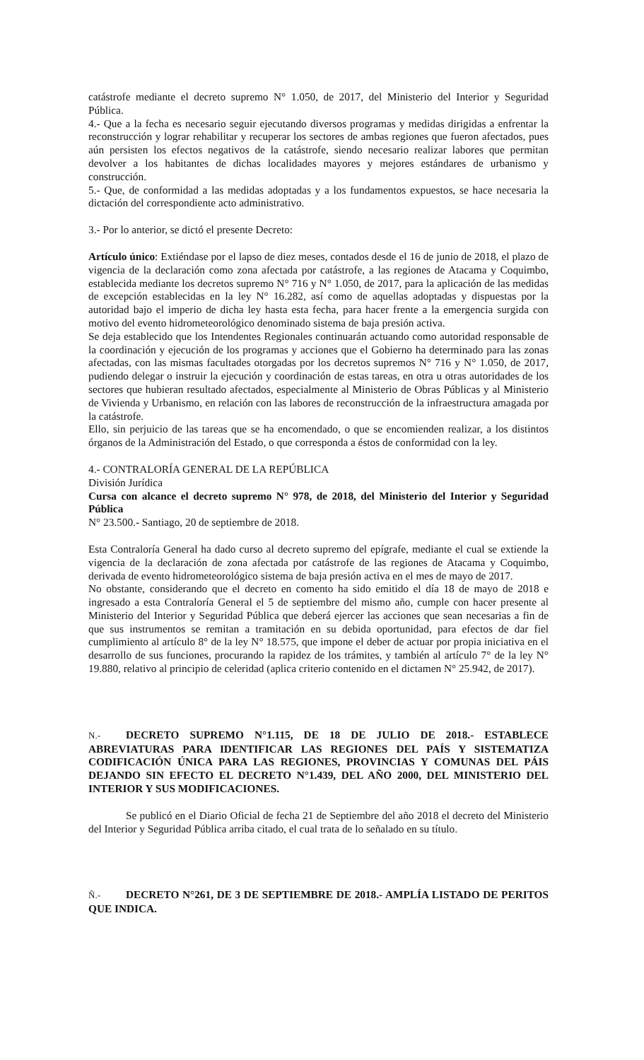catástrofe mediante el decreto supremo N° 1.050, de 2017, del Ministerio del Interior y Seguridad Pública.
4.- Que a la fecha es necesario seguir ejecutando diversos programas y medidas dirigidas a enfrentar la reconstrucción y lograr rehabilitar y recuperar los sectores de ambas regiones que fueron afectados, pues aún persisten los efectos negativos de la catástrofe, siendo necesario realizar labores que permitan devolver a los habitantes de dichas localidades mayores y mejores estándares de urbanismo y construcción.
5.- Que, de conformidad a las medidas adoptadas y a los fundamentos expuestos, se hace necesaria la dictación del correspondiente acto administrativo.
3.- Por lo anterior, se dictó el presente Decreto:
Artículo único: Extiéndase por el lapso de diez meses, contados desde el 16 de junio de 2018, el plazo de vigencia de la declaración como zona afectada por catástrofe, a las regiones de Atacama y Coquimbo, establecida mediante los decretos supremo N° 716 y N° 1.050, de 2017, para la aplicación de las medidas de excepción establecidas en la ley N° 16.282, así como de aquellas adoptadas y dispuestas por la autoridad bajo el imperio de dicha ley hasta esta fecha, para hacer frente a la emergencia surgida con motivo del evento hidrometeorológico denominado sistema de baja presión activa.
Se deja establecido que los Intendentes Regionales continuarán actuando como autoridad responsable de la coordinación y ejecución de los programas y acciones que el Gobierno ha determinado para las zonas afectadas, con las mismas facultades otorgadas por los decretos supremos N° 716 y N° 1.050, de 2017, pudiendo delegar o instruir la ejecución y coordinación de estas tareas, en otra u otras autoridades de los sectores que hubieran resultado afectados, especialmente al Ministerio de Obras Públicas y al Ministerio de Vivienda y Urbanismo, en relación con las labores de reconstrucción de la infraestructura amagada por la catástrofe.
Ello, sin perjuicio de las tareas que se ha encomendado, o que se encomienden realizar, a los distintos órganos de la Administración del Estado, o que corresponda a éstos de conformidad con la ley.
4.- CONTRALORÍA GENERAL DE LA REPÚBLICA
División Jurídica
Cursa con alcance el decreto supremo N° 978, de 2018, del Ministerio del Interior y Seguridad Pública
N° 23.500.- Santiago, 20 de septiembre de 2018.
Esta Contraloría General ha dado curso al decreto supremo del epígrafe, mediante el cual se extiende la vigencia de la declaración de zona afectada por catástrofe de las regiones de Atacama y Coquimbo, derivada de evento hidrometeorológico sistema de baja presión activa en el mes de mayo de 2017.
No obstante, considerando que el decreto en comento ha sido emitido el día 18 de mayo de 2018 e ingresado a esta Contraloría General el 5 de septiembre del mismo año, cumple con hacer presente al Ministerio del Interior y Seguridad Pública que deberá ejercer las acciones que sean necesarias a fin de que sus instrumentos se remitan a tramitación en su debida oportunidad, para efectos de dar fiel cumplimiento al artículo 8° de la ley N° 18.575, que impone el deber de actuar por propia iniciativa en el desarrollo de sus funciones, procurando la rapidez de los trámites, y también al artículo 7° de la ley N° 19.880, relativo al principio de celeridad (aplica criterio contenido en el dictamen N° 25.942, de 2017).
N.- DECRETO SUPREMO N°1.115, DE 18 DE JULIO DE 2018.- ESTABLECE ABREVIATURAS PARA IDENTIFICAR LAS REGIONES DEL PAÍS Y SISTEMATIZA CODIFICACIÓN ÚNICA PARA LAS REGIONES, PROVINCIAS Y COMUNAS DEL PÁIS DEJANDO SIN EFECTO EL DECRETO N°1.439, DEL AÑO 2000, DEL MINISTERIO DEL INTERIOR Y SUS MODIFICACIONES.
Se publicó en el Diario Oficial de fecha 21 de Septiembre del año 2018 el decreto del Ministerio del Interior y Seguridad Pública arriba citado, el cual trata de lo señalado en su título.
Ñ.- DECRETO N°261, DE 3 DE SEPTIEMBRE DE 2018.- AMPLÍA LISTADO DE PERITOS QUE INDICA.